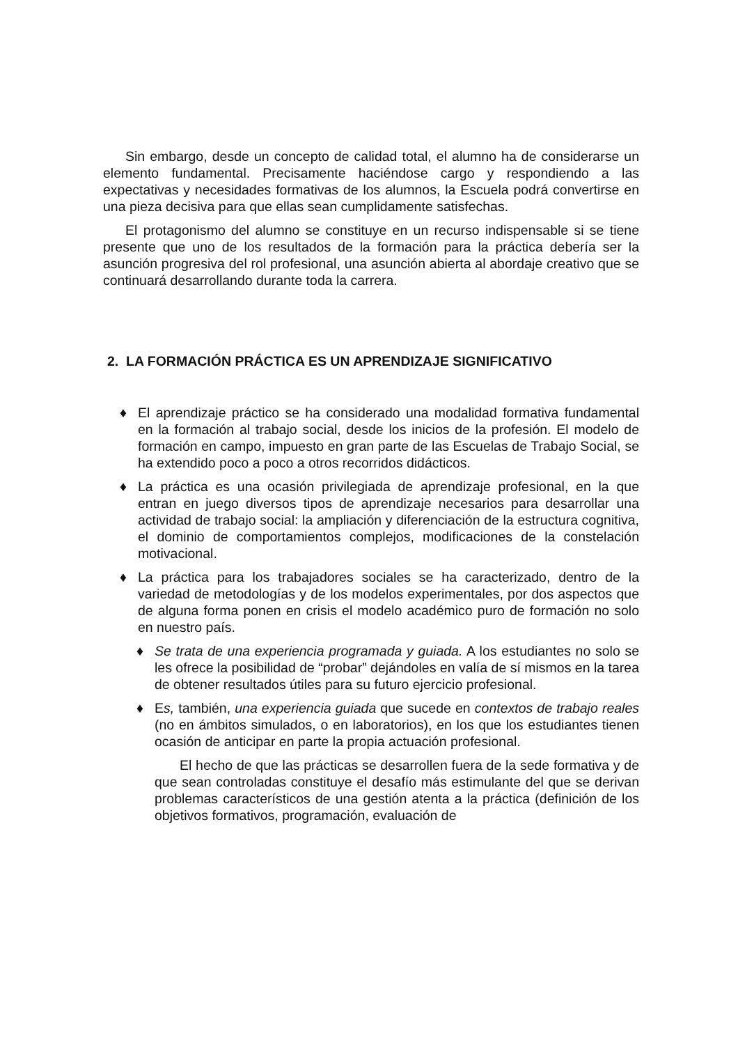Sin embargo, desde un concepto de calidad total, el alumno ha de considerarse un elemento fundamental. Precisamente haciéndose cargo y respondiendo a las expectativas y necesidades formativas de los alumnos, la Escuela podrá convertirse en una pieza decisiva para que ellas sean cumplidamente satisfechas.
El protagonismo del alumno se constituye en un recurso indispensable si se tiene presente que uno de los resultados de la formación para la práctica debería ser la asunción progresiva del rol profesional, una asunción abierta al abordaje creativo que se continuará desarrollando durante toda la carrera.
2. LA FORMACIÓN PRÁCTICA ES UN APRENDIZAJE SIGNIFICATIVO
♦ El aprendizaje práctico se ha considerado una modalidad formativa fundamental en la formación al trabajo social, desde los inicios de la profesión. El modelo de formación en campo, impuesto en gran parte de las Escuelas de Trabajo Social, se ha extendido poco a poco a otros recorridos didácticos.
♦ La práctica es una ocasión privilegiada de aprendizaje profesional, en la que entran en juego diversos tipos de aprendizaje necesarios para desarrollar una actividad de trabajo social: la ampliación y diferenciación de la estructura cognitiva, el dominio de comportamientos complejos, modificaciones de la constelación motivacional.
♦ La práctica para los trabajadores sociales se ha caracterizado, dentro de la variedad de metodologías y de los modelos experimentales, por dos aspectos que de alguna forma ponen en crisis el modelo académico puro de formación no solo en nuestro país.
♦ Se trata de una experiencia programada y guiada. A los estudiantes no solo se les ofrece la posibilidad de “probar” dejándoles en valía de sí mismos en la tarea de obtener resultados útiles para su futuro ejercicio profesional.
♦ Es, también, una experiencia guiada que sucede en contextos de trabajo reales (no en ámbitos simulados, o en laboratorios), en los que los estudiantes tienen ocasión de anticipar en parte la propia actuación profesional.
El hecho de que las prácticas se desarrollen fuera de la sede formativa y de que sean controladas constituye el desafío más estimulante del que se derivan problemas característicos de una gestión atenta a la práctica (definición de los objetivos formativos, programación, evaluación de